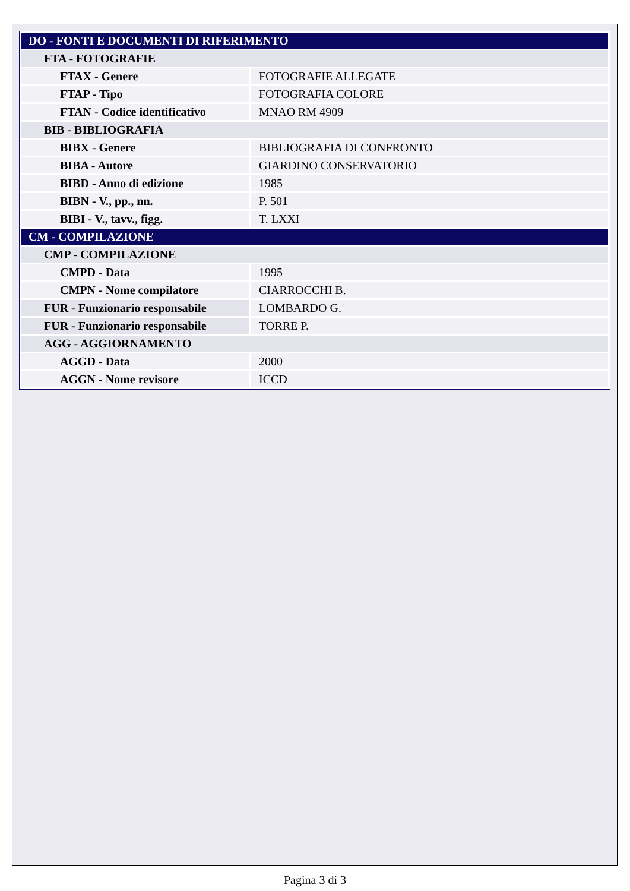| DO - FONTI E DOCUMENTI DI RIFERIMENTO | |
| FTA - FOTOGRAFIE | |
| FTAX - Genere | FOTOGRAFIE ALLEGATE |
| FTAP - Tipo | FOTOGRAFIA COLORE |
| FTAN - Codice identificativo | MNAO RM 4909 |
| BIB - BIBLIOGRAFIA | |
| BIBX - Genere | BIBLIOGRAFIA DI CONFRONTO |
| BIBA - Autore | GIARDINO CONSERVATORIO |
| BIBD - Anno di edizione | 1985 |
| BIBN - V., pp., nn. | P. 501 |
| BIBI - V., tavv., figg. | T. LXXI |
| CM - COMPILAZIONE | |
| CMP - COMPILAZIONE | |
| CMPD - Data | 1995 |
| CMPN - Nome compilatore | CIARROCCHI B. |
| FUR - Funzionario responsabile | LOMBARDO G. |
| FUR - Funzionario responsabile | TORRE P. |
| AGG - AGGIORNAMENTO | |
| AGGD - Data | 2000 |
| AGGN - Nome revisore | ICCD |
Pagina 3 di 3